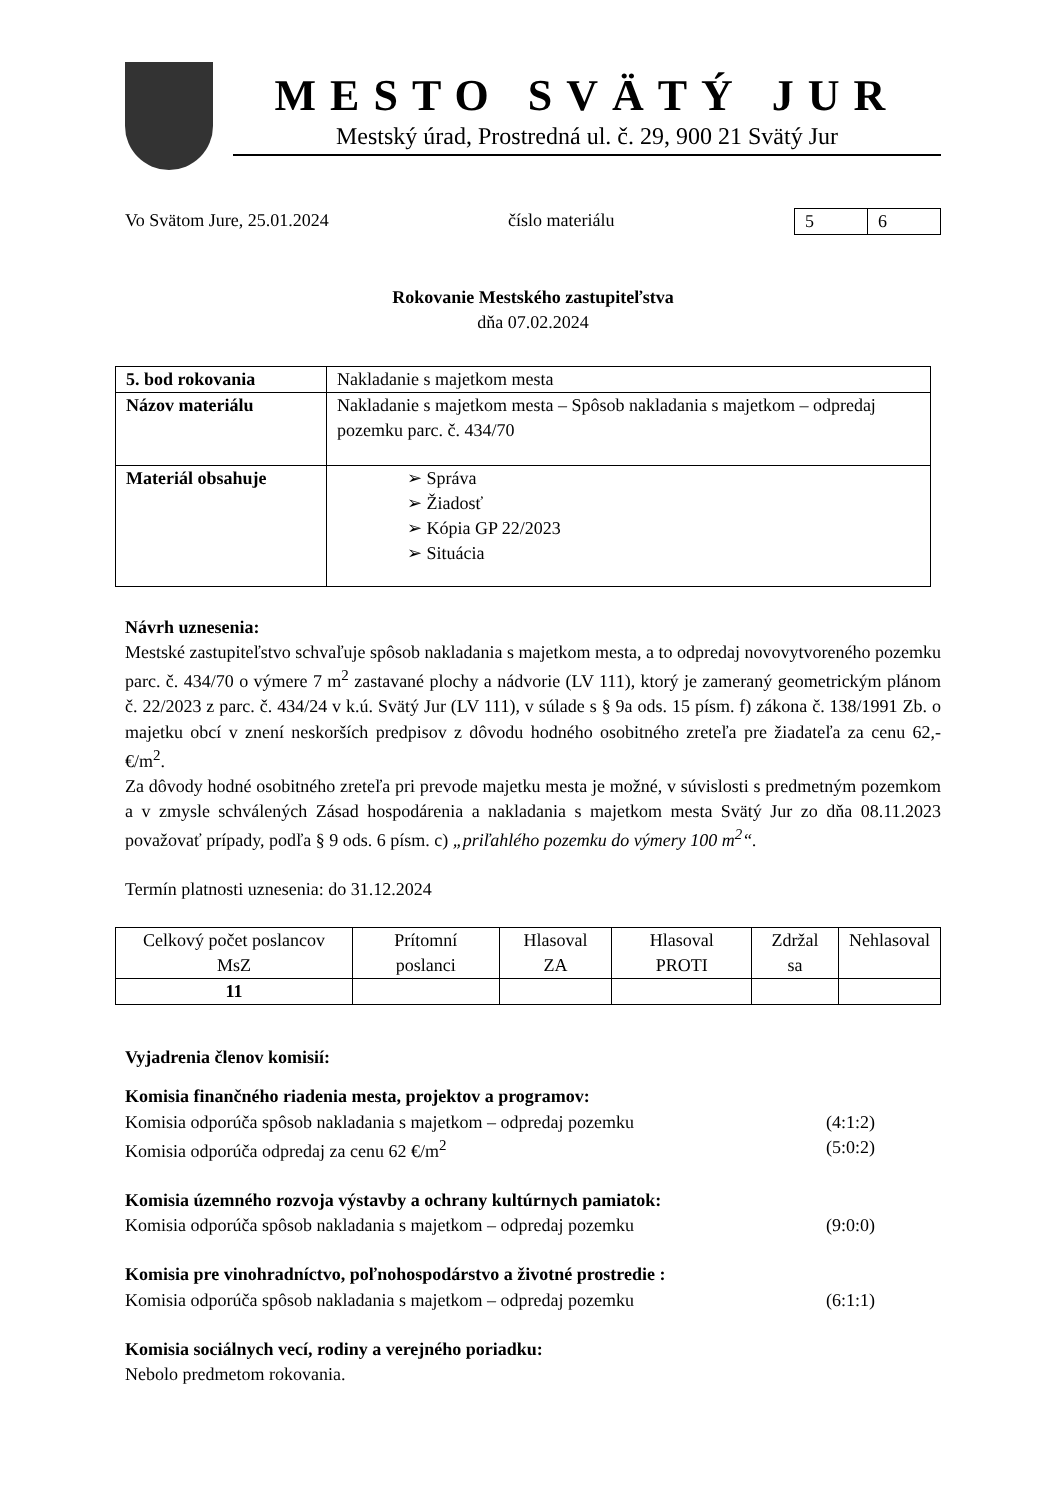MESTO SVÄTÝ JUR
Mestský úrad, Prostredná ul. č. 29, 900 21 Svätý Jur
Vo Svätom Jure, 25.01.2024 číslo materiálu
| 5 | 6 |
Rokovanie Mestského zastupiteľstva
dňa 07.02.2024
| 5. bod rokovania | Nakladanie s majetkom mesta |
| Názov materiálu | Nakladanie s majetkom mesta – Spôsob nakladania s majetkom – odpredaj pozemku parc. č. 434/70 |
| Materiál obsahuje | ➢ Správa ➢ Žiadosť ➢ Kópia GP 22/2023 ➢ Situácia |
Návrh uznesenia:
Mestské zastupiteľstvo schvaľuje spôsob nakladania s majetkom mesta, a to odpredaj novovytvoreného pozemku parc. č. 434/70 o výmere 7 m<sup>2</sup> zastavané plochy a nádvorie (LV 111), ktorý je zameraný geometrickým plánom č. 22/2023 z parc. č. 434/24 v k.ú. Svätý Jur (LV 111), v súlade s § 9a ods. 15 písm. f) zákona č. 138/1991 Zb. o majetku obcí v znení neskorších predpisov z dôvodu hodného osobitného zreteľa pre žiadateľa za cenu 62,- €/m<sup>2</sup>.
Za dôvody hodné osobitného zreteľa pri prevode majetku mesta je možné, v súvislosti s predmetným pozemkom a v zmysle schválených Zásad hospodárenia a nakladania s majetkom mesta Svätý Jur zo dňa 08.11.2023 považovať prípady, podľa § 9 ods. 6 písm. c) „priľahlého pozemku do výmery 100 m<sup>2</sup>“.
Termín platnosti uznesenia: do 31.12.2024
| Celkový počet poslancov MsZ | Prítomní poslanci | Hlasoval ZA | Hlasoval PROTI | Zdržal sa | Nehlasoval |
| 11 | | | | | |
Vyjadrenia členov komisií:
Komisia finančného riadenia mesta, projektov a programov:
Komisia odporúča spôsob nakladania s majetkom – odpredaj pozemku (4:1:2)
Komisia odporúča odpredaj za cenu 62 €/m<sup>2</sup> (5:0:2)
Komisia územného rozvoja výstavby a ochrany kultúrnych pamiatok:
Komisia odporúča spôsob nakladania s majetkom – odpredaj pozemku (9:0:0)
Komisia pre vinohradníctvo, poľnohospodárstvo a životné prostredie :
Komisia odporúča spôsob nakladania s majetkom – odpredaj pozemku (6:1:1)
Komisia sociálnych vecí, rodiny a verejného poriadku:
Nebolo predmetom rokovania.